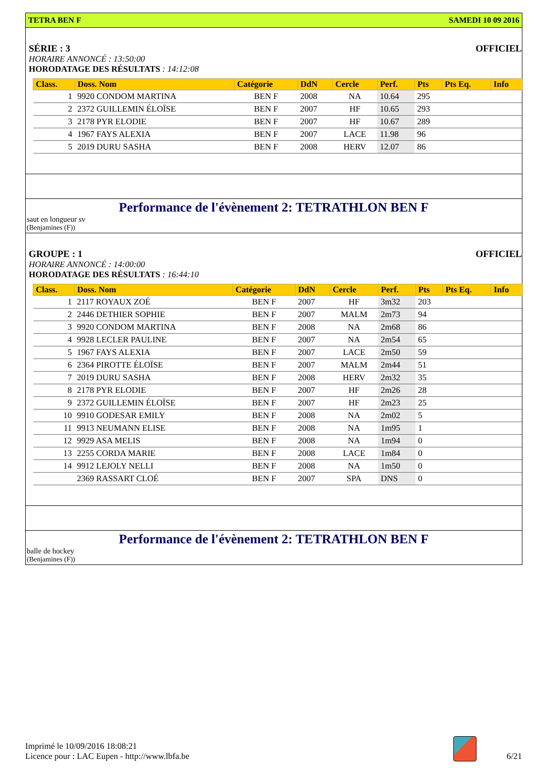TETRA BEN F SAMEDI 10 09 2016
SÉRIE : 3 OFFICIEL
HORAIRE ANNONCÉ : 13:50:00
HORODATAGE DES RÉSULTATS : 14:12:08
| Class. | Doss. Nom | Catégorie | DdN | Cercle | Perf. | Pts | Pts Eq. | Info |
| --- | --- | --- | --- | --- | --- | --- | --- | --- |
| 1 | 9920 CONDOM MARTINA | BEN F | 2008 | NA | 10.64 | 295 | | |
| 2 | 2372 GUILLEMIN ÉLOÏSE | BEN F | 2007 | HF | 10.65 | 293 | | |
| 3 | 2178 PYR ELODIE | BEN F | 2007 | HF | 10.67 | 289 | | |
| 4 | 1967 FAYS ALEXIA | BEN F | 2007 | LACE | 11.98 | 96 | | |
| 5 | 2019 DURU SASHA | BEN F | 2008 | HERV | 12.07 | 86 | | |
Performance de l'évènement 2: TETRATHLON BEN F
saut en longueur sv
(Benjamines (F))
GROUPE : 1 OFFICIEL
HORAIRE ANNONCÉ : 14:00:00
HORODATAGE DES RÉSULTATS : 16:44:10
| Class. | Doss. Nom | Catégorie | DdN | Cercle | Perf. | Pts | Pts Eq. | Info |
| --- | --- | --- | --- | --- | --- | --- | --- | --- |
| 1 | 2117 ROYAUX ZOÉ | BEN F | 2007 | HF | 3m32 | 203 | | |
| 2 | 2446 DETHIER SOPHIE | BEN F | 2007 | MALM | 2m73 | 94 | | |
| 3 | 9920 CONDOM MARTINA | BEN F | 2008 | NA | 2m68 | 86 | | |
| 4 | 9928 LECLER PAULINE | BEN F | 2007 | NA | 2m54 | 65 | | |
| 5 | 1967 FAYS ALEXIA | BEN F | 2007 | LACE | 2m50 | 59 | | |
| 6 | 2364 PIROTTE ÉLOÏSE | BEN F | 2007 | MALM | 2m44 | 51 | | |
| 7 | 2019 DURU SASHA | BEN F | 2008 | HERV | 2m32 | 35 | | |
| 8 | 2178 PYR ELODIE | BEN F | 2007 | HF | 2m26 | 28 | | |
| 9 | 2372 GUILLEMIN ÉLOÏSE | BEN F | 2007 | HF | 2m23 | 25 | | |
| 10 | 9910 GODESAR EMILY | BEN F | 2008 | NA | 2m02 | 5 | | |
| 11 | 9913 NEUMANN ELISE | BEN F | 2008 | NA | 1m95 | 1 | | |
| 12 | 9929 ASA MELIS | BEN F | 2008 | NA | 1m94 | 0 | | |
| 13 | 2255 CORDA MARIE | BEN F | 2008 | LACE | 1m84 | 0 | | |
| 14 | 9912 LEJOLY NELLI | BEN F | 2008 | NA | 1m50 | 0 | | |
| | 2369 RASSART CLOÉ | BEN F | 2007 | SPA | DNS | 0 | | |
Performance de l'évènement 2: TETRATHLON BEN F
balle de hockey
(Benjamines (F))
Imprimé le 10/09/2016 18:08:21
Licence pour : LAC Eupen - http://www.lbfa.be
6/21